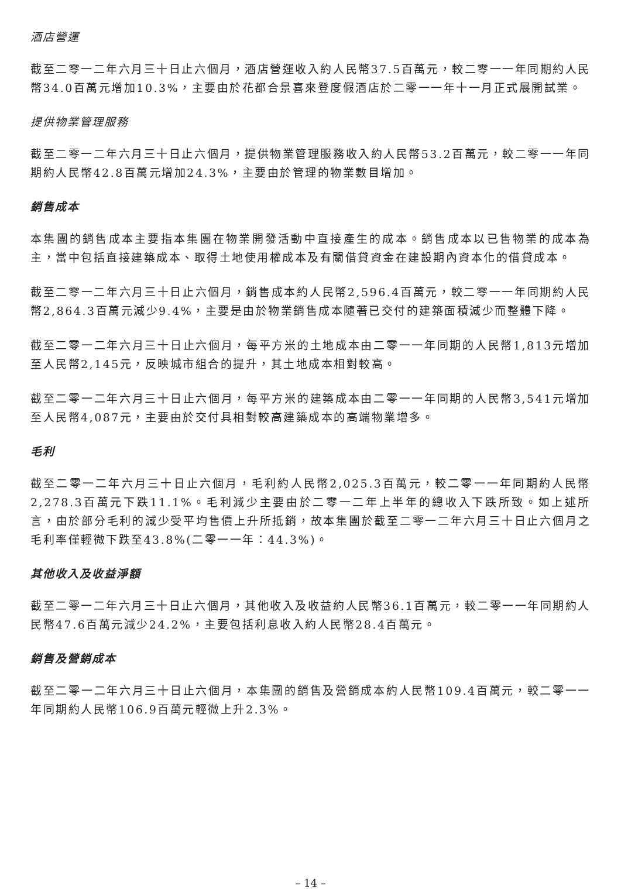酒店營運
截至二零一二年六月三十日止六個月，酒店營運收入約人民幣37.5百萬元，較二零一一年同期約人民幣34.0百萬元增加10.3%，主要由於花都合景喜來登度假酒店於二零一一年十一月正式展開試業。
提供物業管理服務
截至二零一二年六月三十日止六個月，提供物業管理服務收入約人民幣53.2百萬元，較二零一一年同期約人民幣42.8百萬元增加24.3%，主要由於管理的物業數目增加。
銷售成本
本集團的銷售成本主要指本集團在物業開發活動中直接產生的成本。銷售成本以已售物業的成本為主，當中包括直接建築成本、取得土地使用權成本及有關借貸資金在建設期內資本化的借貸成本。
截至二零一二年六月三十日止六個月，銷售成本約人民幣2,596.4百萬元，較二零一一年同期約人民幣2,864.3百萬元減少9.4%，主要是由於物業銷售成本隨著已交付的建築面積減少而整體下降。
截至二零一二年六月三十日止六個月，每平方米的土地成本由二零一一年同期的人民幣1,813元增加至人民幣2,145元，反映城市組合的提升，其土地成本相對較高。
截至二零一二年六月三十日止六個月，每平方米的建築成本由二零一一年同期的人民幣3,541元增加至人民幣4,087元，主要由於交付具相對較高建築成本的高端物業增多。
毛利
截至二零一二年六月三十日止六個月，毛利約人民幣2,025.3百萬元，較二零一一年同期約人民幣2,278.3百萬元下跌11.1%。毛利減少主要由於二零一二年上半年的總收入下跌所致。如上述所言，由於部分毛利的減少受平均售價上升所抵銷，故本集團於截至二零一二年六月三十日止六個月之毛利率僅輕微下跌至43.8%(二零一一年：44.3%)。
其他收入及收益淨額
截至二零一二年六月三十日止六個月，其他收入及收益約人民幣36.1百萬元，較二零一一年同期約人民幣47.6百萬元減少24.2%，主要包括利息收入約人民幣28.4百萬元。
銷售及營銷成本
截至二零一二年六月三十日止六個月，本集團的銷售及營銷成本約人民幣109.4百萬元，較二零一一年同期約人民幣106.9百萬元輕微上升2.3%。
– 14 –